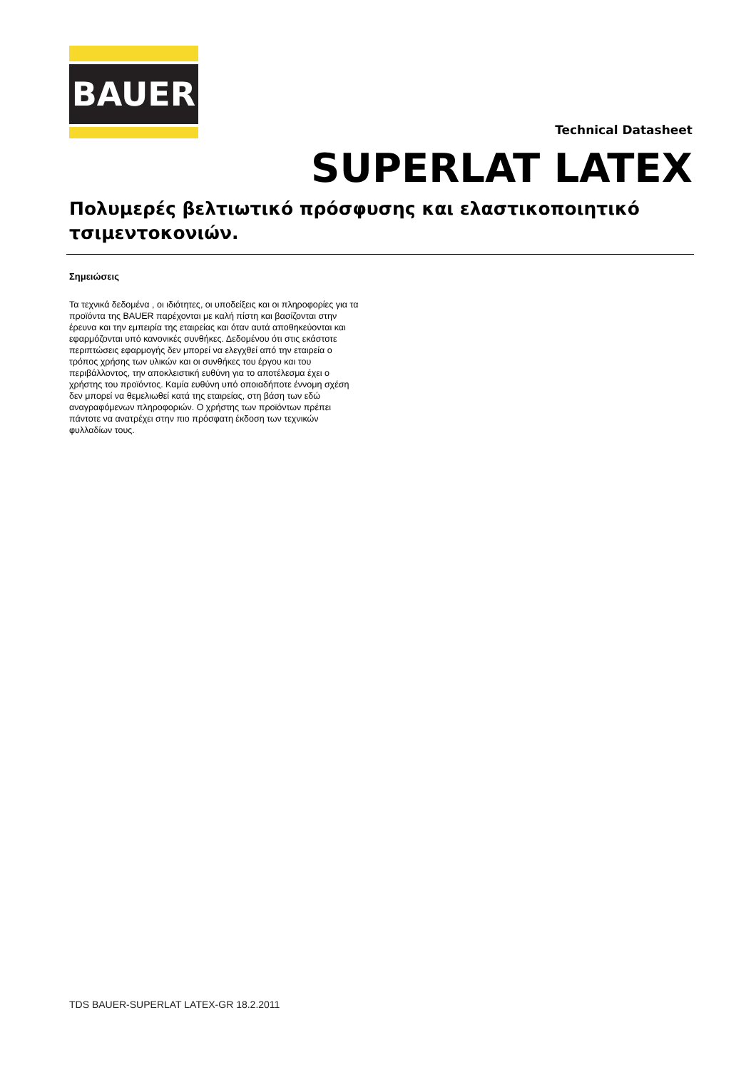BAUER
Technical Datasheet
SUPERLAT LATEX
Πολυμερές βελτιωτικό πρόσφυσης και ελαστικοποιητικό τσιμεντοκονιών.
Σημειώσεις
Τα τεχνικά δεδομένα , οι ιδιότητες, οι υποδείξεις και οι πληροφορίες για τα προϊόντα της BAUER παρέχονται με καλή πίστη και βασίζονται στην έρευνα και την εμπειρία της εταιρείας και όταν αυτά αποθηκεύονται και εφαρμόζονται υπό κανονικές συνθήκες. Δεδομένου ότι στις εκάστοτε περιπτώσεις εφαρμογής δεν μπορεί να ελεγχθεί από την εταιρεία ο τρόπος χρήσης των υλικών και οι συνθήκες του έργου και του περιβάλλοντος, την αποκλειστική ευθύνη για το αποτέλεσμα έχει ο χρήστης του προϊόντος. Καμία ευθύνη υπό οποιαδήποτε έννομη σχέση δεν μπορεί να θεμελιωθεί κατά της εταιρείας, στη βάση των εδώ αναγραφόμενων πληροφοριών. Ο χρήστης των προϊόντων πρέπει πάντοτε να ανατρέχει στην πιο πρόσφατη έκδοση των τεχνικών φυλλαδίων τους.
TDS BAUER-SUPERLAT LATEX-GR 18.2.2011